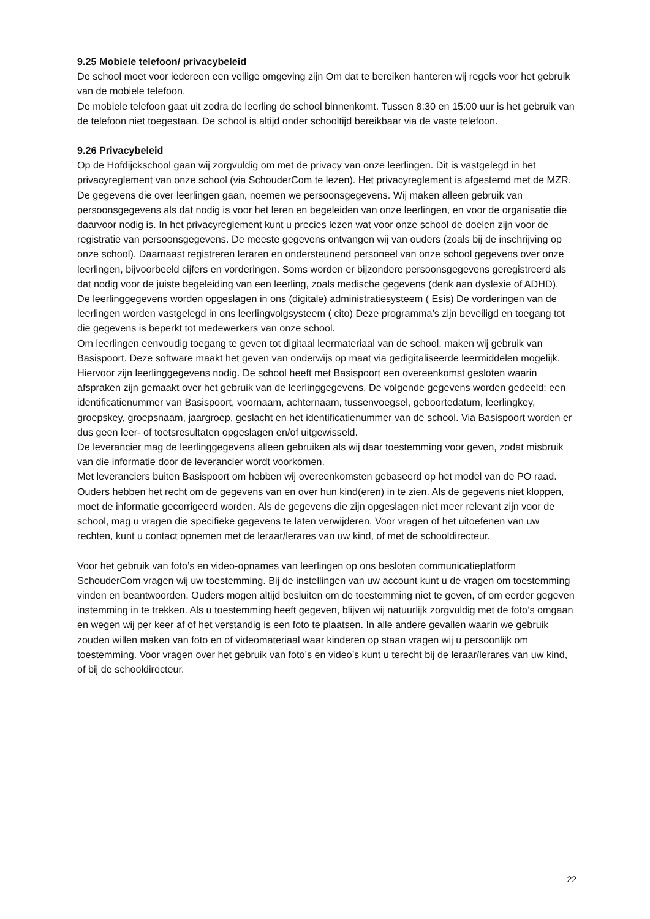9.25 Mobiele telefoon/ privacybeleid
De school moet voor iedereen een veilige omgeving zijn Om dat te bereiken hanteren wij regels voor het gebruik van de mobiele telefoon.
De mobiele telefoon gaat uit zodra de leerling de school binnenkomt. Tussen 8:30 en 15:00 uur is het gebruik van de telefoon niet toegestaan. De school is altijd onder schooltijd bereikbaar via de vaste telefoon.
9.26 Privacybeleid
Op de Hofdijckschool gaan wij zorgvuldig om met de privacy van onze leerlingen. Dit is vastgelegd in het privacyreglement van onze school (via SchouderCom te lezen). Het privacyreglement is afgestemd met de MZR. De gegevens die over leerlingen gaan, noemen we persoonsgegevens. Wij maken alleen gebruik van persoonsgegevens als dat nodig is voor het leren en begeleiden van onze leerlingen, en voor de organisatie die daarvoor nodig is. In het privacyreglement kunt u precies lezen wat voor onze school de doelen zijn voor de registratie van persoonsgegevens. De meeste gegevens ontvangen wij van ouders (zoals bij de inschrijving op onze school). Daarnaast registreren leraren en ondersteunend personeel van onze school gegevens over onze leerlingen, bijvoorbeeld cijfers en vorderingen. Soms worden er bijzondere persoonsgegevens geregistreerd als dat nodig voor de juiste begeleiding van een leerling, zoals medische gegevens (denk aan dyslexie of ADHD).
De leerlinggegevens worden opgeslagen in ons (digitale) administratiesysteem ( Esis) De vorderingen van de leerlingen worden vastgelegd in ons leerlingvolgsysteem ( cito) Deze programma’s zijn beveiligd en toegang tot die gegevens is beperkt tot medewerkers van onze school.
Om leerlingen eenvoudig toegang te geven tot digitaal leermateriaal van de school, maken wij gebruik van Basispoort. Deze software maakt het geven van onderwijs op maat via gedigitaliseerde leermiddelen mogelijk. Hiervoor zijn leerlinggegevens nodig. De school heeft met Basispoort een overeenkomst gesloten waarin afspraken zijn gemaakt over het gebruik van de leerlinggegevens. De volgende gegevens worden gedeeld: een identificatienummer van Basispoort, voornaam, achternaam, tussenvoegsel, geboortedatum, leerlingkey, groepskey, groepsnaam, jaargroep, geslacht en het identificatienummer van de school. Via Basispoort worden er dus geen leer- of toetsresultaten opgeslagen en/of uitgewisseld.
De leverancier mag de leerlinggegevens alleen gebruiken als wij daar toestemming voor geven, zodat misbruik van die informatie door de leverancier wordt voorkomen.
Met leveranciers buiten Basispoort om hebben wij overeenkomsten gebaseerd op het model van de PO raad.
Ouders hebben het recht om de gegevens van en over hun kind(eren) in te zien. Als de gegevens niet kloppen, moet de informatie gecorrigeerd worden. Als de gegevens die zijn opgeslagen niet meer relevant zijn voor de school, mag u vragen die specifieke gegevens te laten verwijderen. Voor vragen of het uitoefenen van uw rechten, kunt u contact opnemen met de leraar/lerares van uw kind, of met de schooldirecteur.
Voor het gebruik van foto’s en video-opnames van leerlingen op ons besloten communicatieplatform SchouderCom vragen wij uw toestemming. Bij de instellingen van uw account kunt u de vragen om toestemming vinden en beantwoorden. Ouders mogen altijd besluiten om de toestemming niet te geven, of om eerder gegeven instemming in te trekken. Als u toestemming heeft gegeven, blijven wij natuurlijk zorgvuldig met de foto’s omgaan en wegen wij per keer af of het verstandig is een foto te plaatsen. In alle andere gevallen waarin we gebruik zouden willen maken van foto en of videomateriaal waar kinderen op staan vragen wij u persoonlijk om toestemming. Voor vragen over het gebruik van foto’s en video’s kunt u terecht bij de leraar/lerares van uw kind, of bij de schooldirecteur.
22